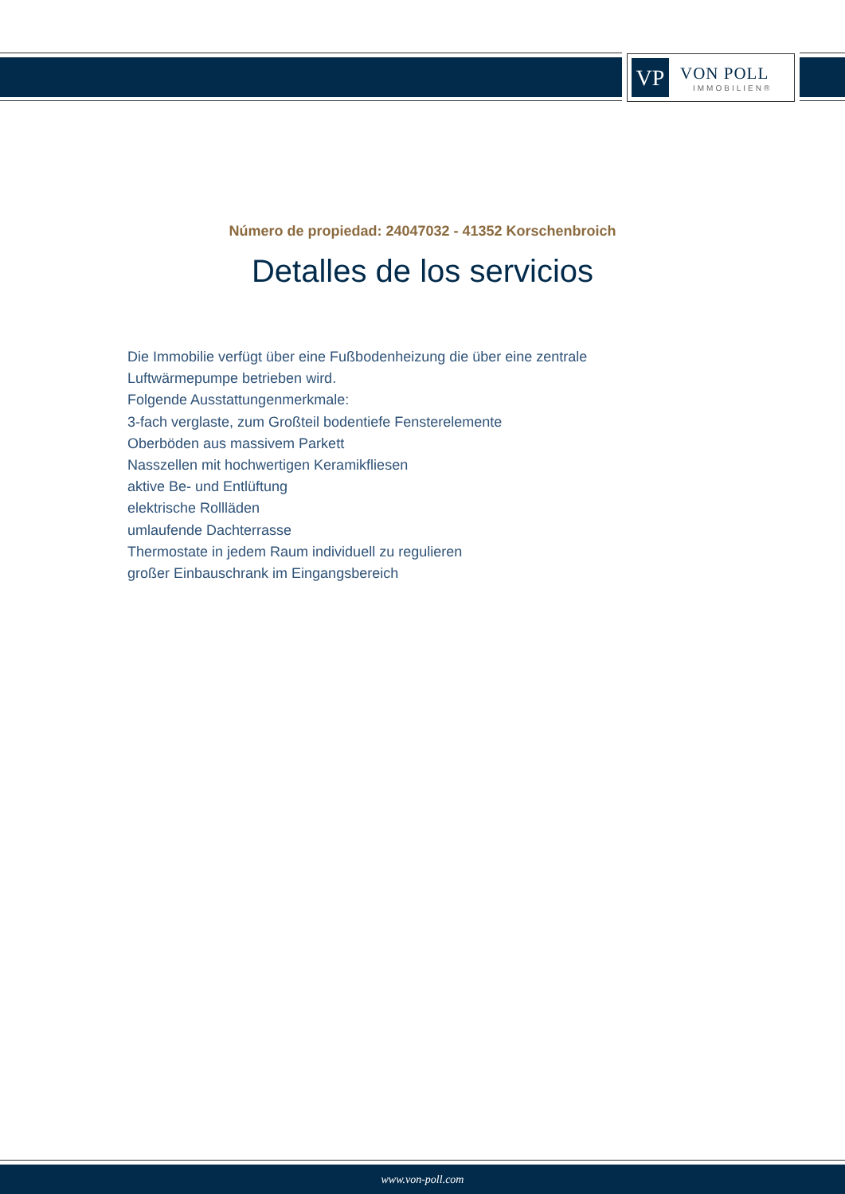VP
VON POLL
IMMOBILIEN®
Número de propiedad: 24047032 - 41352 Korschenbroich
Detalles de los servicios
Die Immobilie verfügt über eine Fußbodenheizung die über eine zentrale Luftwärmepumpe betrieben wird.
Folgende Ausstattungenmerkmale:
3-fach verglaste, zum Großteil bodentiefe Fensterelemente
Oberböden aus massivem Parkett
Nasszellen mit hochwertigen Keramikfliesen
aktive Be- und Entlüftung
elektrische Rollläden
umlaufende Dachterrasse
Thermostate in jedem Raum individuell zu regulieren
großer Einbauschrank im Eingangsbereich
www.von-poll.com